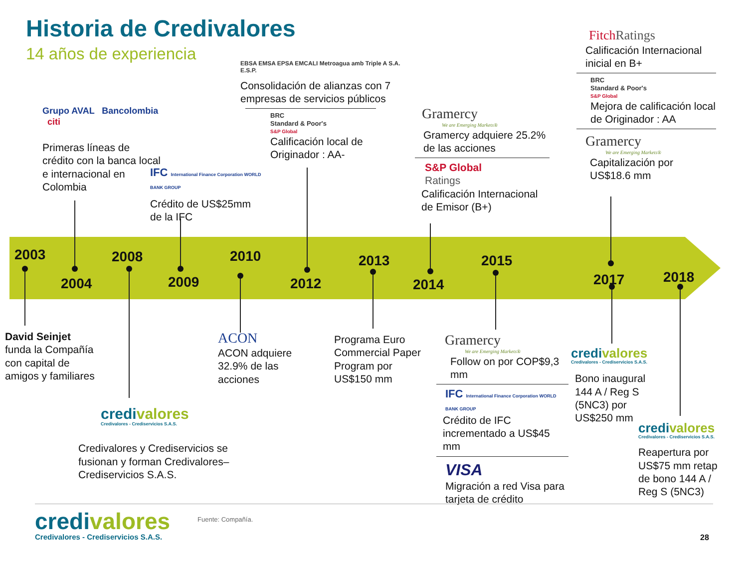Historia de Credivalores
14 años de experiencia
2003
2004
2008
2009
2010
2012
2013
2014
2015
2017 2018
Grupo AVAL Bancolombia citi
Primeras líneas de crédito con la banca local e internacional en Colombia
IFC International Finance Corporation WORLD BANK GROUP
Crédito de US$25mm de la IFC
EBSA EMSA EPSA EMCALI Metroagua amb Triple A S.A. E.S.P.
Consolidación de alianzas con 7 empresas de servicios públicos
BRC
Standard & Poor's
S&P Global
Calificación local de Originador : AA-
Gramercy
We are Emerging Markets®
Gramercy adquiere 25.2% de las acciones
S&P Global
Ratings
Calificación Internacional de Emisor (B+)
FitchRatings
Calificación Internacional inicial en B+
BRC
Standard & Poor's
S&P Global
Mejora de calificación local de Originador : AA
Gramercy
We are Emerging Markets®
Capitalización por US$18.6 mm
David Seinjet
funda la Compañía con capital de amigos y familiares
credivalores
Credivalores - Crediservicios S.A.S.
Credivalores y Crediservicios se fusionan y forman Credivalores–Crediservicios S.A.S.
ACON
ACON adquiere 32.9% de las acciones
Programa Euro Commercial Paper Program por US$150 mm
Gramercy
We are Emerging Markets®
Follow on por COP$9,3 mm
IFC International Finance Corporation WORLD BANK GROUP
Crédito de IFC incrementado a US$45 mm
VISA
Migración a red Visa para tarjeta de crédito
credivalores
Credivalores - Crediservicios S.A.S.
Bono inaugural 144 A / Reg S (5NC3) por US$250 mm
credivalores
Credivalores - Crediservicios S.A.S.
Reapertura por US$75 mm retap de bono 144 A / Reg S (5NC3)
credivalores
Credivalores - Crediservicios S.A.S.
Fuente: Compañía.
28